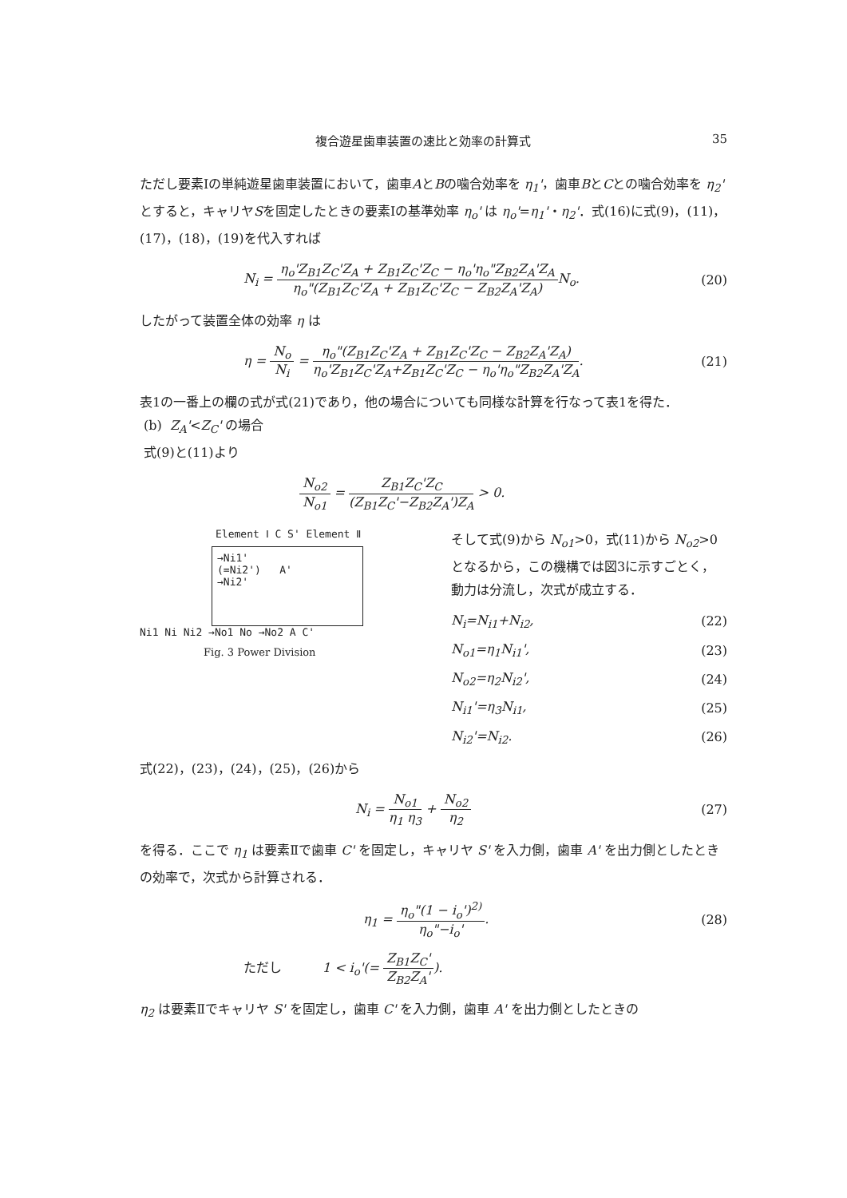複合遊星歯車装置の速比と効率の計算式 35
ただし要素Ⅰの単純遊星歯車装置において，歯車AとBの噛合効率を η<sub>1</sub>'，歯車BとCとの噛合効率を η<sub>2</sub>' とすると，キャリヤSを固定したときの要素Ⅰの基準効率 η<sub>o</sub>' は η<sub>o</sub>'=η<sub>1</sub>'・η<sub>2</sub>'．式(16)に式(9)，(11)，(17)，(18)，(19)を代入すれば
N<sub>i</sub> = η<sub>o</sub>'Z<sub>B1</sub>Z<sub>C</sub>'Z<sub>A</sub> + Z<sub>B1</sub>Z<sub>C</sub>'Z<sub>C</sub> − η<sub>o</sub>'η<sub>o</sub>"Z<sub>B2</sub>Z<sub>A</sub>'Z<sub>A</sub> η<sub>o</sub>"(Z<sub>B1</sub>Z<sub>C</sub>'Z<sub>A</sub> + Z<sub>B1</sub>Z<sub>C</sub>'Z<sub>C</sub> − Z<sub>B2</sub>Z<sub>A</sub>'Z<sub>A</sub>) N<sub>o</sub>. (20)
したがって装置全体の効率 η は
η = N<sub>o</sub> N<sub>i</sub> = η<sub>o</sub>"(Z<sub>B1</sub>Z<sub>C</sub>'Z<sub>A</sub> + Z<sub>B1</sub>Z<sub>C</sub>'Z<sub>C</sub> − Z<sub>B2</sub>Z<sub>A</sub>'Z<sub>A</sub>) η<sub>o</sub>'Z<sub>B1</sub>Z<sub>C</sub>'Z<sub>A</sub>+Z<sub>B1</sub>Z<sub>C</sub>'Z<sub>C</sub> − η<sub>o</sub>'η<sub>o</sub>"Z<sub>B2</sub>Z<sub>A</sub>'Z<sub>A</sub>. (21)
表1の一番上の欄の式が式(21)であり，他の場合についても同様な計算を行なって表1を得た．
(b) Z<sub>A</sub>'<Z<sub>C</sub>' の場合
式(9)と(11)より
N<sub>o2</sub> N<sub>o1</sub> = Z<sub>B1</sub>Z<sub>C</sub>'Z<sub>C</sub> (Z<sub>B1</sub>Z<sub>C</sub>'−Z<sub>B2</sub>Z<sub>A</sub>')Z<sub>A</sub> > 0.
Element Ⅰ C S' Element Ⅱ
→Ni1'
(=Ni2') A'
→Ni2'
Ni1 Ni Ni2 →No1 No →No2 A C'
Fig. 3 Power Division
そして式(9)から N<sub>o1</sub>>0，式(11)から N<sub>o2</sub>>0 となるから，この機構では図3に示すごとく，動力は分流し，次式が成立する．
N<sub>i</sub>=N<sub>i1</sub>+N<sub>i2</sub>, (22)
N<sub>o1</sub>=η<sub>1</sub>N<sub>i1</sub>', (23)
N<sub>o2</sub>=η<sub>2</sub>N<sub>i2</sub>', (24)
N<sub>i1</sub>'=η<sub>3</sub>N<sub>i1</sub>, (25)
N<sub>i2</sub>'=N<sub>i2</sub>. (26)
式(22)，(23)，(24)，(25)，(26)から
N<sub>i</sub> = N<sub>o1</sub> η<sub>1</sub> η<sub>3</sub> + N<sub>o2</sub> η<sub>2</sub> (27)
を得る．ここで η<sub>1</sub> は要素Ⅱで歯車 C' を固定し，キャリヤ S' を入力側，歯車 A' を出力側としたときの効率で，次式から計算される．
η<sub>1</sub> = η<sub>o</sub>"(1 − i<sub>o</sub>')<sup>2)</sup> η<sub>o</sub>"−i<sub>o</sub>'. (28)
ただし 1 < i<sub>o</sub>'(= Z<sub>B1</sub>Z<sub>C</sub>' Z<sub>B2</sub>Z<sub>A</sub>').
η<sub>2</sub> は要素Ⅱでキャリヤ S' を固定し，歯車 C' を入力側，歯車 A' を出力側としたときの